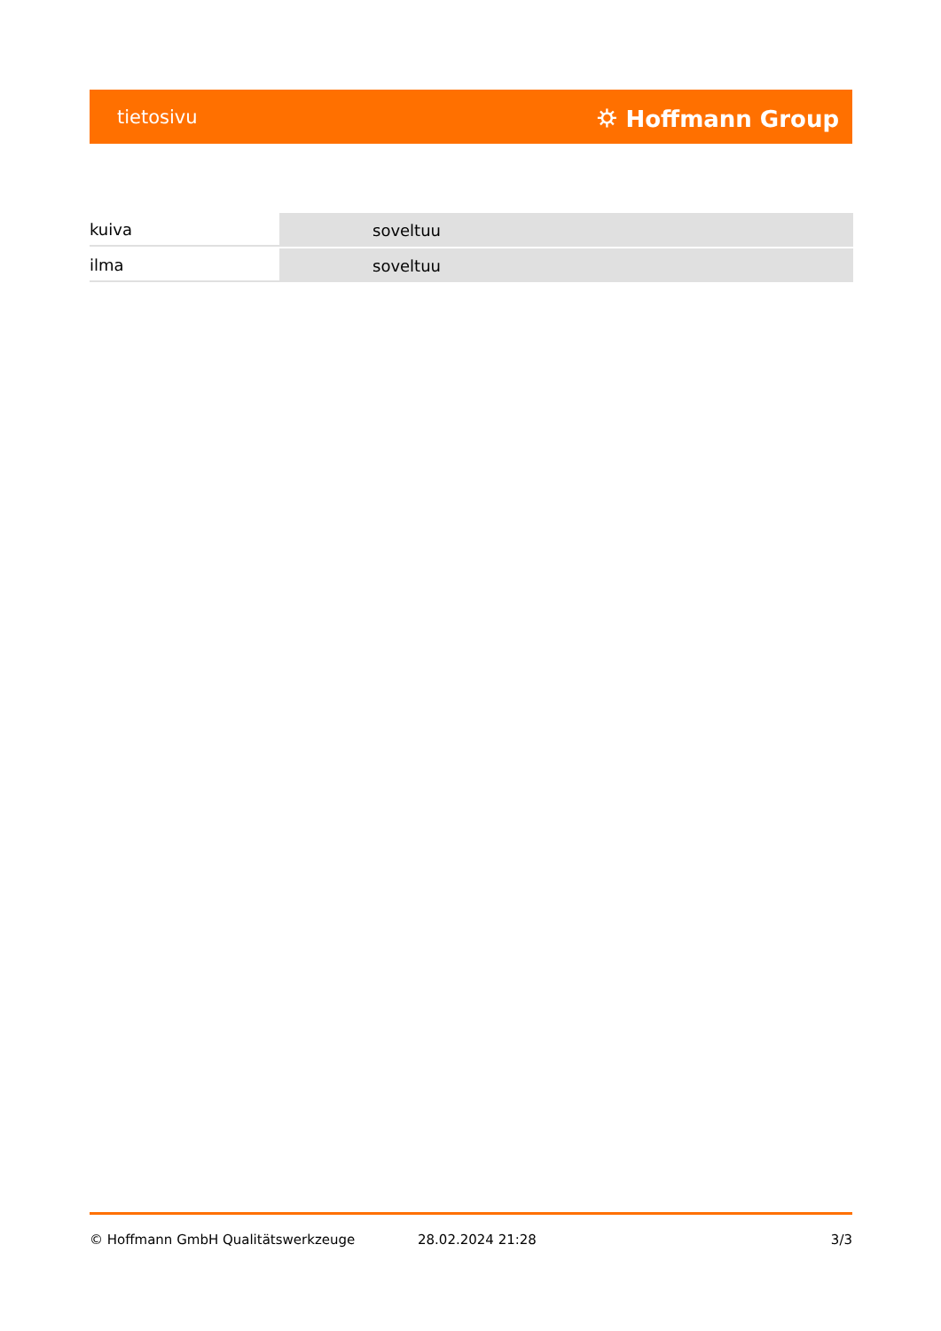tietosivu ⛭ Hoffmann Group
| kuiva | soveltuu |
| ilma | soveltuu |
© Hoffmann GmbH Qualitätswerkzeuge 28.02.2024 21:28 3/3